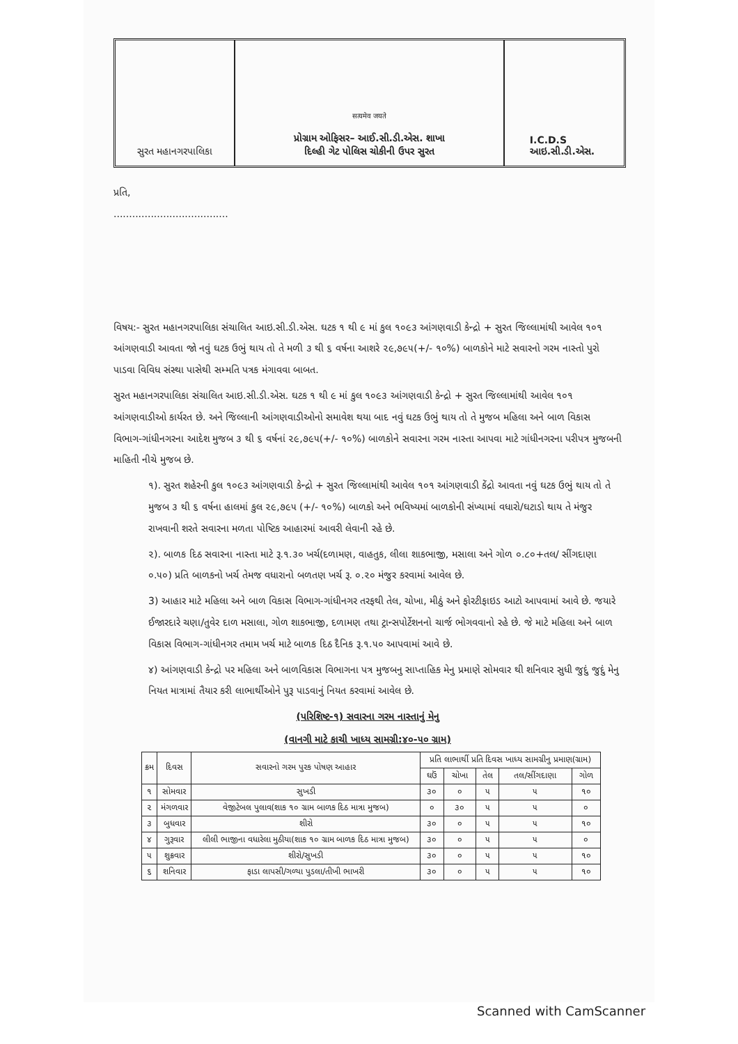સુરત મહાનગરપાલિકા
सत्यमेव जयते
પ્રોગ્રામ ઓફિસર– આઈ.સી.ડી.એસ. શાખા
દિલ્હી ગેટ પોલિસ ચોકીની ઉપર સુરત
I.C.D.S
આઇ.સી.ડી.એસ.
પ્રતિ,
.....................................
વિષય:- સુરત મહાનગરપાલિકા સંચાલિત આઇ.સી.ડી.એસ. ઘટક ૧ થી ૯ માં કુલ ૧૦૯૩ આંગણવાડી કેન્દ્રો + સુરત જિલ્લામાંથી આવેલ ૧૦૧ આંગણવાડી આવતા જો નવું ઘટક ઉભું થાય તો તે મળી ૩ થી ૬ વર્ષના આશરે ૨૯,૭૯૫(+/- ૧૦%) બાળકોને માટે સવારનો ગરમ નાસ્તો પુરો પાડવા વિવિધ સંસ્થા પાસેથી સમ્મતિ પત્રક મંગાવવા બાબત.
સુરત મહાનગરપાલિકા સંચાલિત આઇ.સી.ડી.એસ. ઘટક ૧ થી ૯ માં કુલ ૧૦૯૩ આંગણવાડી કેન્દ્રો + સુરત જિલ્લામાંથી આવેલ ૧૦૧ આંગણવાડીઓ કાર્યરત છે. અને જિલ્લાની આંગણવાડીઓનો સમાવેશ થયા બાદ નવું ઘટક ઉભું થાય તો તે મુજબ મહિલા અને બાળ વિકાસ વિભાગ-ગાંધીનગરના આદેશ મુજબ ૩ થી ૬ વર્ષનાં ૨૯,૭૯૫(+/- ૧૦%) બાળકોને સવારના ગરમ નાસ્તા આપવા માટે ગાંધીનગરના પરીપત્ર મુજબની માહિતી નીચે મુજબ છે.
૧). સુરત શહેરની કુલ ૧૦૯૩ આંગણવાડી કેન્દ્રો + સુરત જિલ્લામાંથી આવેલ ૧૦૧ આંગણવાડી કેંદ્રો આવતા નવું ઘટક ઉભું થાય તો તે મુજબ ૩ થી ૬ વર્ષના હાલમાં કુલ ૨૯,૭૯૫ (+/- ૧૦%) બાળકો અને ભવિષ્યમાં બાળકોની સંખ્યામાં વધારો/ઘટાડો થાય તે મંજુર રાખવાની શરતે સવારના મળતા પોષ્ટિક આહારમાં આવરી લેવાની રહે છે.
૨). બાળક દિઠ સવારના નાસ્તા માટે રૂ.૧.૩૦ ખર્ચ(દળામણ, વાહતુક, લીલા શાકભાજી, મસાલા અને ગોળ ૦.૮૦+તલ/ સીંગદાણા ૦.૫૦) પ્રતિ બાળકનો ખર્ચ તેમજ વધારાનો બળતણ ખર્ચ રૂ. ૦.૨૦ મંજુર કરવામાં આવેલ છે.
3) આહાર માટે મહિલા અને બાળ વિકાસ વિભાગ-ગાંધીનગર તરફથી તેલ, ચોખા, મીઠું અને ફોરટીફાઇડ આટો આપવામાં આવે છે. જયારે ઈજારદારે ચણા/તુવેર દાળ મસાલા, ગોળ શાકભાજી, દળામણ તથા ટ્રાન્સપોર્ટેશનનો ચાર્જ ભોગવવાનો રહે છે. જે માટે મહિલા અને બાળ વિકાસ વિભાગ-ગાંધીનગર તમામ ખર્ચ માટે બાળક દિઠ દૈનિક રૂ.૧.૫૦ આપવામાં આવે છે.
૪) આંગણવાડી કેન્દ્રો પર મહિલા અને બાળવિકાસ વિભાગના પત્ર મુજબનુ સાપ્તાહિક મેનુ પ્રમાણે સોમવાર થી શનિવાર સુધી જુદું જુદું મેનુ નિયત માત્રામાં તૈયાર કરી લાભાર્થીઓને પુરૂ પાડવાનું નિયત કરવામાં આવેલ છે.
(પરિશિષ્ટ-૧) સવારના ગરમ નાસ્તાનું મેનુ
(વાનગી માટે કાચી ખાધ્ય સામગ્રી:૪૦-૫૦ ગ્રામ)
| ક્રમ | દિવસ | સવારનો ગરમ પુરક પોષણ આહાર | પ્રતિ લાભાર્થી પ્રતિ દિવસ ખાધ્ય સામગ્રીનુ પ્રમાણ(ગ્રામ) | | | | |
| --- | --- | --- | --- | --- | --- | --- | --- |
| | | | ઘઉં | ચોખા | તેલ | તલ/સીંગદાણા | ગોળ |
| ૧ | સોમવાર | સુખડી | ૩૦ | ૦ | ૫ | ૫ | ૧૦ |
| ૨ | મંગળવાર | વેજીટેબલ પુલાવ(શાક ૧૦ ગ્રામ બાળક દિઠ માત્રા મુજબ) | ૦ | ૩૦ | ૫ | ૫ | ૦ |
| ૩ | બુધવાર | શીરો | ૩૦ | ૦ | ૫ | ૫ | ૧૦ |
| ૪ | ગુરૂવાર | લીલી ભાજીના વધારેલા મુઠીયા(શાક ૧૦ ગ્રામ બાળક દિઠ માત્રા મુજબ) | ૩૦ | ૦ | ૫ | ૫ | ૦ |
| ૫ | શુક્રવાર | શીરો/સુખડી | ૩૦ | ૦ | ૫ | ૫ | ૧૦ |
| ૬ | શનિવાર | ફાડા લાપસી/ગળ્યા પુડલા/તીખી ભાખરી | ૩૦ | ૦ | ૫ | ૫ | ૧૦ |
Scanned with CamScanner